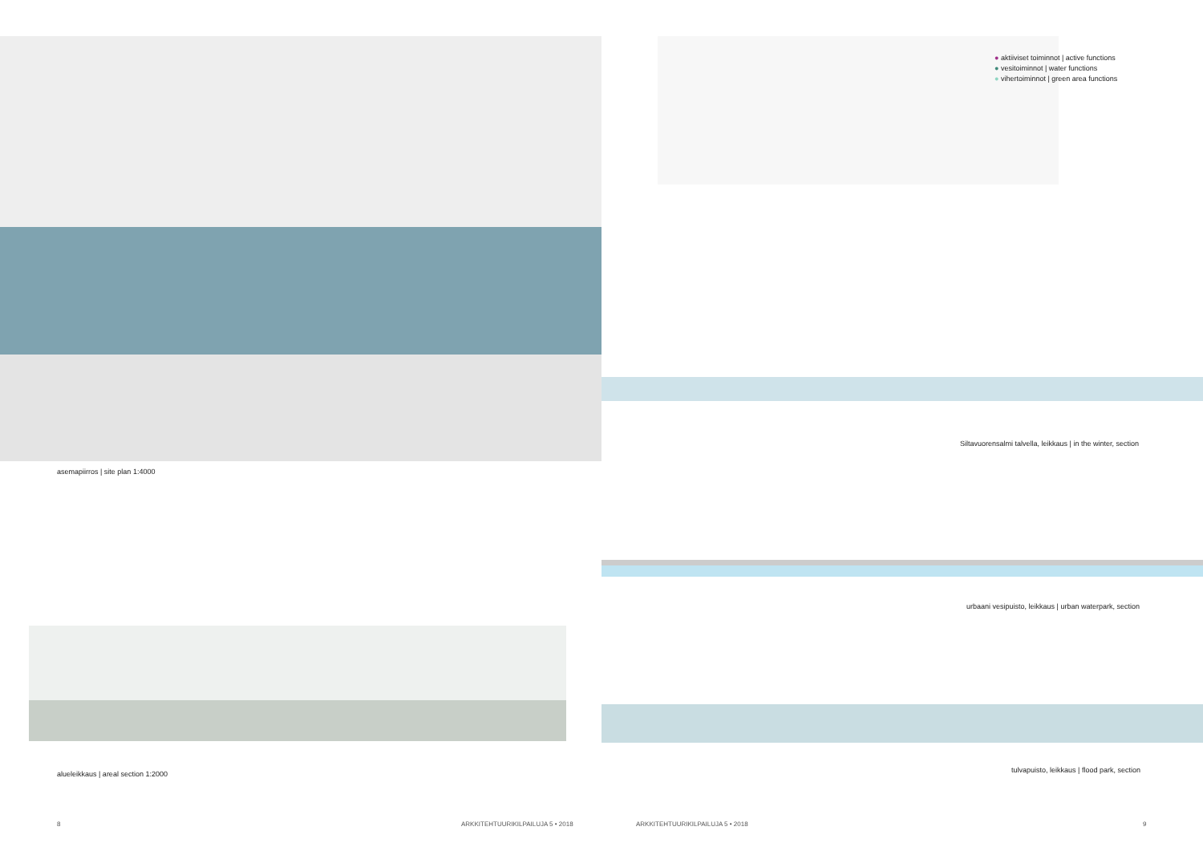asemapiirros | site plan 1:4000
alueleikkaus | areal section 1:2000
8
ARKKITEHTUURIKILPAILUJA 5 • 2018
● aktiiviset toiminnot | active functions
● vesitoiminnot | water functions
● vihertoiminnot | green area functions
Siltavuorensalmi talvella, leikkaus | in the winter, section
urbaani vesipuisto, leikkaus | urban waterpark, section
tulvapuisto, leikkaus | flood park, section
ARKKITEHTUURIKILPAILUJA 5 • 2018
9